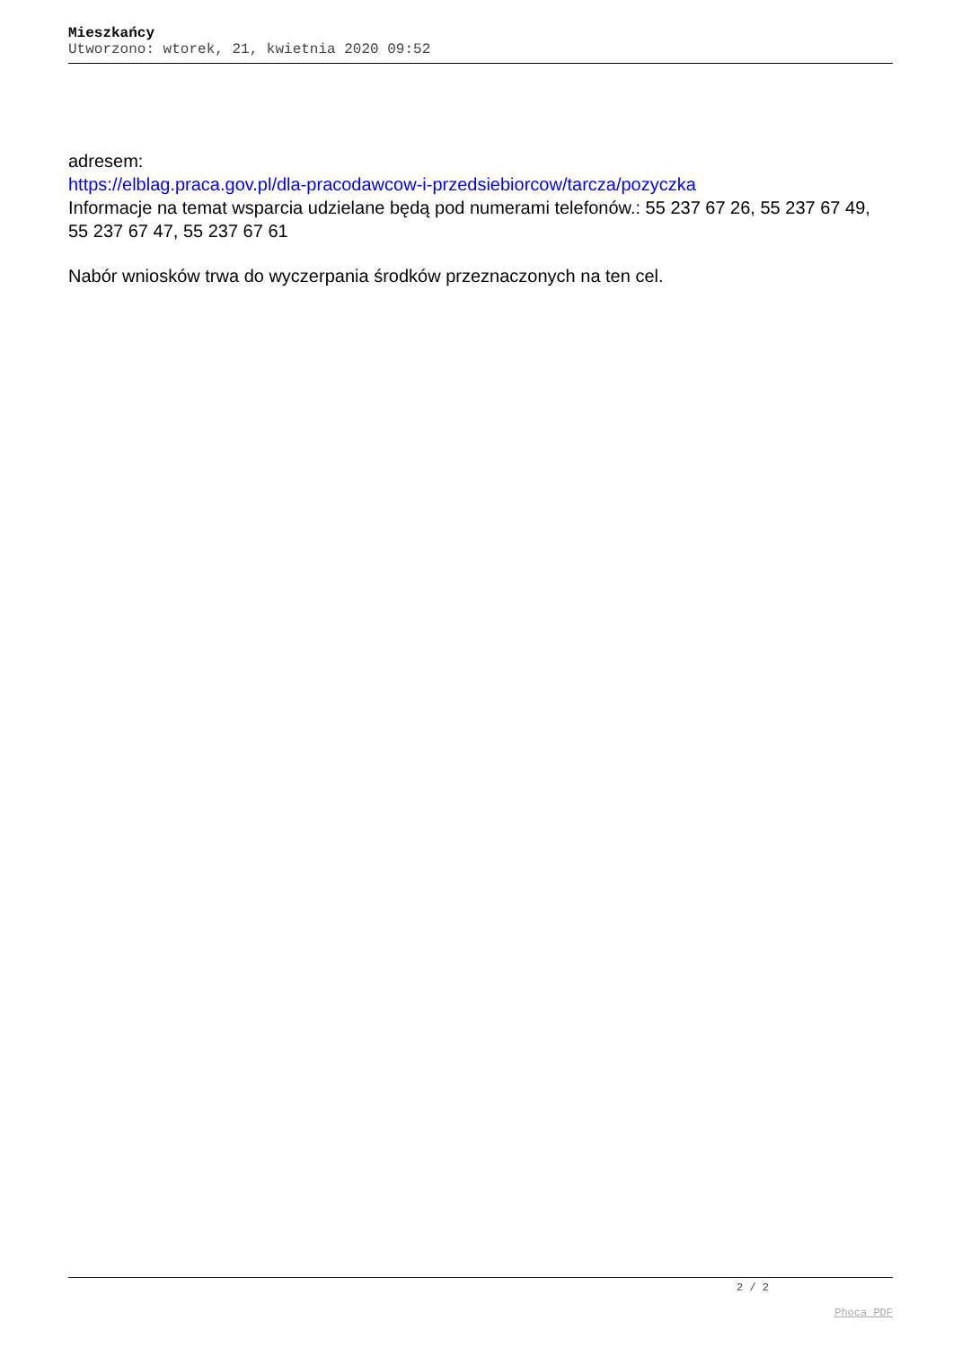Mieszkańcy
Utworzono: wtorek, 21, kwietnia 2020 09:52
adresem:
https://elblag.praca.gov.pl/dla-pracodawcow-i-przedsiebiorcow/tarcza/pozyczka
Informacje na temat wsparcia udzielane będą pod numerami telefonów.: 55 237 67 26, 55 237 67 49, 55 237 67 47, 55 237 67 61
Nabór wniosków trwa do wyczerpania środków przeznaczonych na ten cel.
2 / 2
Phoca PDF